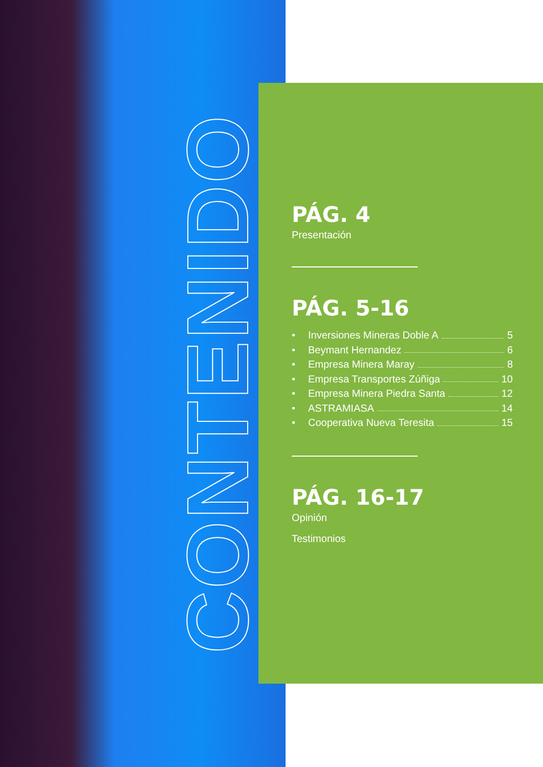CONTENIDO
PÁG. 4
Presentación
PÁG. 5-16
• Inversiones Mineras Doble A 5
• Beymant Hernandez 6
• Empresa Minera Maray 8
• Empresa Transportes Zúñiga 10
• Empresa Minera Piedra Santa 12
• ASTRAMIASA 14
• Cooperativa Nueva Teresita 15
PÁG. 16-17
Opinión
Testimonios